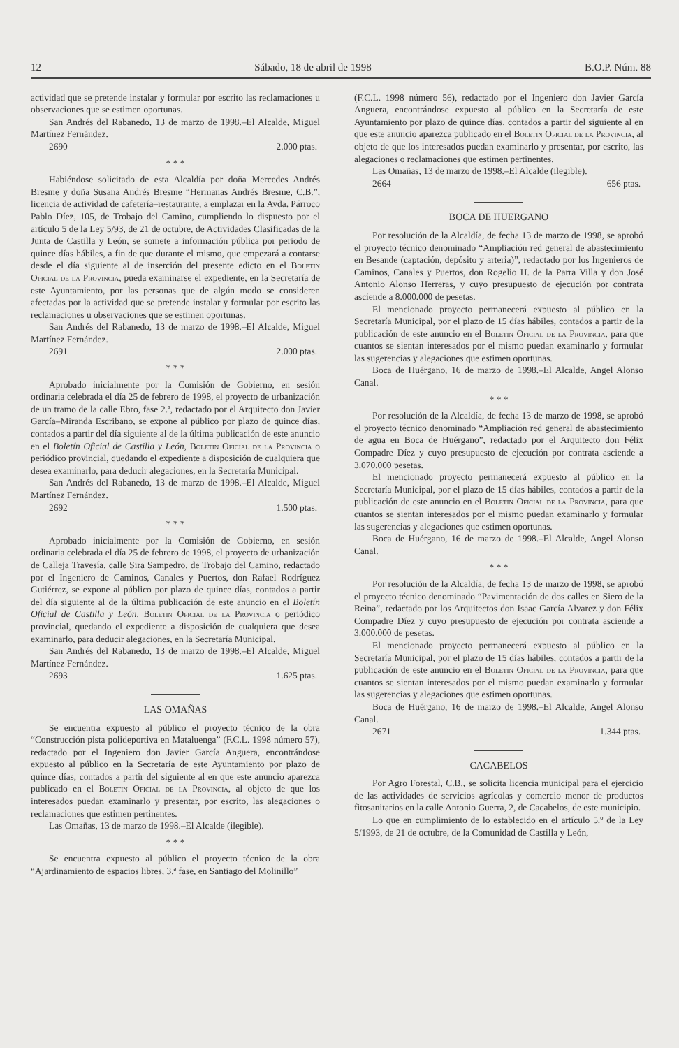12 Sábado, 18 de abril de 1998 B.O.P. Núm. 88
actividad que se pretende instalar y formular por escrito las reclamaciones u observaciones que se estimen oportunas.
San Andrés del Rabanedo, 13 de marzo de 1998.–El Alcalde, Miguel Martínez Fernández.
2690 2.000 ptas.
* * *
Habiéndose solicitado de esta Alcaldía por doña Mercedes Andrés Bresme y doña Susana Andrés Bresme “Hermanas Andrés Bresme, C.B.”, licencia de actividad de cafetería–restaurante, a emplazar en la Avda. Párroco Pablo Díez, 105, de Trobajo del Camino, cumpliendo lo dispuesto por el artículo 5 de la Ley 5/93, de 21 de octubre, de Actividades Clasificadas de la Junta de Castilla y León, se somete a información pública por periodo de quince días hábiles, a fin de que durante el mismo, que empezará a contarse desde el día siguiente al de inserción del presente edicto en el Boletin Oficial de la Provincia, pueda examinarse el expediente, en la Secretaría de este Ayuntamiento, por las personas que de algún modo se consideren afectadas por la actividad que se pretende instalar y formular por escrito las reclamaciones u observaciones que se estimen oportunas.
San Andrés del Rabanedo, 13 de marzo de 1998.–El Alcalde, Miguel Martínez Fernández.
2691 2.000 ptas.
* * *
Aprobado inicialmente por la Comisión de Gobierno, en sesión ordinaria celebrada el día 25 de febrero de 1998, el proyecto de urbanización de un tramo de la calle Ebro, fase 2.ª, redactado por el Arquitecto don Javier García–Miranda Escribano, se expone al público por plazo de quince días, contados a partir del día siguiente al de la última publicación de este anuncio en el Boletín Oficial de Castilla y León, Boletin Oficial de la Provincia o periódico provincial, quedando el expediente a disposición de cualquiera que desea examinarlo, para deducir alegaciones, en la Secretaría Municipal.
San Andrés del Rabanedo, 13 de marzo de 1998.–El Alcalde, Miguel Martínez Fernández.
2692 1.500 ptas.
* * *
Aprobado inicialmente por la Comisión de Gobierno, en sesión ordinaria celebrada el día 25 de febrero de 1998, el proyecto de urbanización de Calleja Travesía, calle Sira Sampedro, de Trobajo del Camino, redactado por el Ingeniero de Caminos, Canales y Puertos, don Rafael Rodríguez Gutiérrez, se expone al público por plazo de quince días, contados a partir del día siguiente al de la última publicación de este anuncio en el Boletín Oficial de Castilla y León, Boletin Oficial de la Provincia o periódico provincial, quedando el expediente a disposición de cualquiera que desea examinarlo, para deducir alegaciones, en la Secretaría Municipal.
San Andrés del Rabanedo, 13 de marzo de 1998.–El Alcalde, Miguel Martínez Fernández.
2693 1.625 ptas.
LAS OMAÑAS
Se encuentra expuesto al público el proyecto técnico de la obra “Construcción pista polideportiva en Mataluenga” (F.C.L. 1998 número 57), redactado por el Ingeniero don Javier García Anguera, encontrándose expuesto al público en la Secretaría de este Ayuntamiento por plazo de quince días, contados a partir del siguiente al en que este anuncio aparezca publicado en el Boletin Oficial de la Provincia, al objeto de que los interesados puedan examinarlo y presentar, por escrito, las alegaciones o reclamaciones que estimen pertinentes.
Las Omañas, 13 de marzo de 1998.–El Alcalde (ilegible).
* * *
Se encuentra expuesto al público el proyecto técnico de la obra “Ajardinamiento de espacios libres, 3.ª fase, en Santiago del Molinillo”
(F.C.L. 1998 número 56), redactado por el Ingeniero don Javier García Anguera, encontrándose expuesto al público en la Secretaría de este Ayuntamiento por plazo de quince días, contados a partir del siguiente al en que este anuncio aparezca publicado en el Boletin Oficial de la Provincia, al objeto de que los interesados puedan examinarlo y presentar, por escrito, las alegaciones o reclamaciones que estimen pertinentes.
Las Omañas, 13 de marzo de 1998.–El Alcalde (ilegible).
2664 656 ptas.
BOCA DE HUERGANO
Por resolución de la Alcaldía, de fecha 13 de marzo de 1998, se aprobó el proyecto técnico denominado “Ampliación red general de abastecimiento en Besande (captación, depósito y arteria)”, redactado por los Ingenieros de Caminos, Canales y Puertos, don Rogelio H. de la Parra Villa y don José Antonio Alonso Herreras, y cuyo presupuesto de ejecución por contrata asciende a 8.000.000 de pesetas.
El mencionado proyecto permanecerá expuesto al público en la Secretaría Municipal, por el plazo de 15 días hábiles, contados a partir de la publicación de este anuncio en el Boletin Oficial de la Provincia, para que cuantos se sientan interesados por el mismo puedan examinarlo y formular las sugerencias y alegaciones que estimen oportunas.
Boca de Huérgano, 16 de marzo de 1998.–El Alcalde, Angel Alonso Canal.
* * *
Por resolución de la Alcaldía, de fecha 13 de marzo de 1998, se aprobó el proyecto técnico denominado “Ampliación red general de abastecimiento de agua en Boca de Huérgano”, redactado por el Arquitecto don Félix Compadre Díez y cuyo presupuesto de ejecución por contrata asciende a 3.070.000 pesetas.
El mencionado proyecto permanecerá expuesto al público en la Secretaría Municipal, por el plazo de 15 días hábiles, contados a partir de la publicación de este anuncio en el Boletin Oficial de la Provincia, para que cuantos se sientan interesados por el mismo puedan examinarlo y formular las sugerencias y alegaciones que estimen oportunas.
Boca de Huérgano, 16 de marzo de 1998.–El Alcalde, Angel Alonso Canal.
* * *
Por resolución de la Alcaldía, de fecha 13 de marzo de 1998, se aprobó el proyecto técnico denominado “Pavimentación de dos calles en Siero de la Reina”, redactado por los Arquitectos don Isaac García Alvarez y don Félix Compadre Díez y cuyo presupuesto de ejecución por contrata asciende a 3.000.000 de pesetas.
El mencionado proyecto permanecerá expuesto al público en la Secretaría Municipal, por el plazo de 15 días hábiles, contados a partir de la publicación de este anuncio en el Boletin Oficial de la Provincia, para que cuantos se sientan interesados por el mismo puedan examinarlo y formular las sugerencias y alegaciones que estimen oportunas.
Boca de Huérgano, 16 de marzo de 1998.–El Alcalde, Angel Alonso Canal.
2671 1.344 ptas.
CACABELOS
Por Agro Forestal, C.B., se solicita licencia municipal para el ejercicio de las actividades de servicios agrícolas y comercio menor de productos fitosanitarios en la calle Antonio Guerra, 2, de Cacabelos, de este municipio.
Lo que en cumplimiento de lo establecido en el artículo 5.º de la Ley 5/1993, de 21 de octubre, de la Comunidad de Castilla y León,